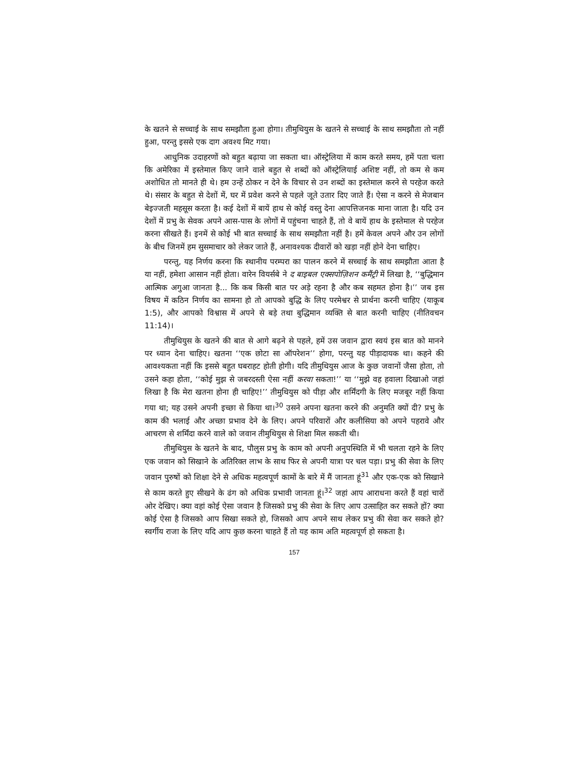के खतने से सच्चाई के साथ समझौता हुआ होगा। तीमुथियुस के खतने से सच्चाई के साथ समझौता तो नहीं हुआ, परन्तु इससे एक दाग अवश्य मिट गया।
आधुनिक उदाहरणों को बहुत बढ़ाया जा सकता था। ऑस्ट्रेलिया में काम करते समय, हमें पता चला कि अमेरिका में इस्तेमाल किए जाने वाले बहुत से शब्दों को ऑस्ट्रेलियाई अशिष्ट नहीं, तो कम से कम अशोधित तो मानते ही थे। हम उन्हें ठोकर न देने के विचार से उन शब्दों का इस्तेमाल करने से परहेज करते थे। संसार के बहुत से देशों में, घर में प्रवेश करने से पहले जूते उतार दिए जाते हैं। ऐसा न करने से मेजबान बेइज्जती महसूस करता है। कई देशों में बायें हाथ से कोई वस्तु देना आपत्तिजनक माना जाता है। यदि उन देशों में प्रभु के सेवक अपने आस-पास के लोगों में पहुंचना चाहते हैं, तो वे बायें हाथ के इस्तेमाल से परहेज करना सीखते हैं। इनमें से कोई भी बात सच्चाई के साथ समझौता नहीं है। हमें केवल अपने और उन लोगों के बीच जिनमें हम सुसमाचार को लेकर जाते हैं, अनावश्यक दीवारों को खड़ा नहीं होने देना चाहिए।
परन्तु, यह निर्णय करना कि स्थानीय परम्परा का पालन करने में सच्चाई के साथ समझौता आता है या नहीं, हमेशा आसान नहीं होता। वारेन वियर्सबे ने द बाइबल एक्सपोज़िशन कमैंट्री में लिखा है, ‘‘बुद्धिमान आत्मिक अगुआ जानता है... कि कब किसी बात पर अड़े रहना है और कब सहमत होना है।’’ जब इस विषय में कठिन निर्णय का सामना हो तो आपको बुद्धि के लिए परमेश्वर से प्रार्थना करनी चाहिए (याकूब 1:5), और आपको विश्वास में अपने से बड़े तथा बुद्धिमान व्यक्ति से बात करनी चाहिए (नीतिवचन 11:14)।
तीमुथियुस के खतने की बात से आगे बढ़ने से पहले, हमें उस जवान द्वारा स्वयं इस बात को मानने पर ध्यान देना चाहिए। खतना ‘‘एक छोटा सा ऑपरेशन’’ होगा, परन्तु यह पीड़ादायक था। कहने की आवश्यकता नहीं कि इससे बहुत घबराहट होती होगी। यदि तीमुथियुस आज के कुछ जवानों जैसा होता, तो उसने कहा होता, ‘‘कोई मुझ से जबरदस्ती ऐसा नहीं करवा सकता!’’ या ‘‘मुझे वह हवाला दिखाओ जहां लिखा है कि मेरा खतना होना ही चाहिए!’’ तीमुथियुस को पीड़ा और शर्मिंदगी के लिए मजबूर नहीं किया गया था; यह उसने अपनी इच्छा से किया था।<sup>30</sup> उसने अपना खतना करने की अनुमति क्यों दी? प्रभु के काम की भलाई और अच्छा प्रभाव देने के लिए। अपने परिवारों और कलीसिया को अपने पहरावे और आचरण से शर्मिंदा करने वाले को जवान तीमुथियुस से शिक्षा मिल सकती थी।
तीमुथियुस के खतने के बाद, पौलुस प्रभु के काम को अपनी अनुपस्थिति में भी चलता रहने के लिए एक जवान को सिखाने के अतिरिक्त लाभ के साथ फिर से अपनी यात्रा पर चल पड़ा। प्रभु की सेवा के लिए जवान पुरुषों को शिक्षा देने से अधिक महत्वपूर्ण कामों के बारे में मैं जानता हूं<sup>31</sup> और एक-एक को सिखाने से काम करते हुए सीखने के ढंग को अधिक प्रभावी जानता हूं।<sup>32</sup> जहां आप आराधना करते हैं वहां चारों ओर देखिए। क्या वहां कोई ऐसा जवान है जिसको प्रभु की सेवा के लिए आप उत्साहित कर सकते हों? क्या कोई ऐसा है जिसको आप सिखा सकते हो, जिसको आप अपने साथ लेकर प्रभु की सेवा कर सकते हो? स्वर्गीय राजा के लिए यदि आप कुछ करना चाहते हैं तो यह काम अति महत्वपूर्ण हो सकता है।
157